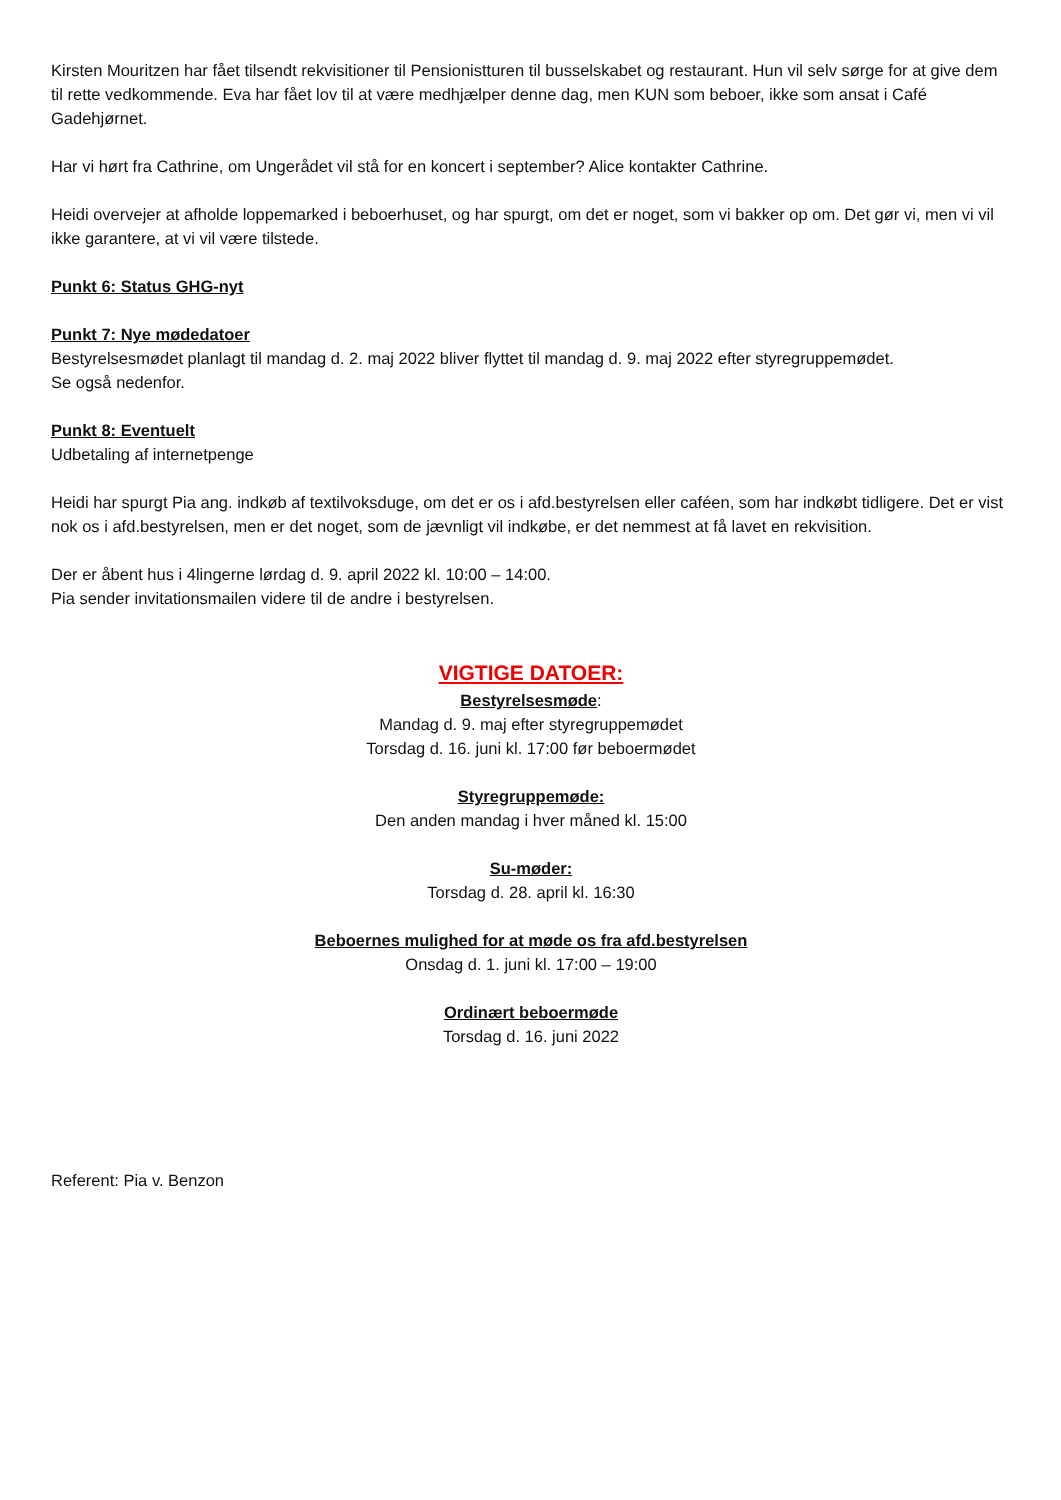Kirsten Mouritzen har fået tilsendt rekvisitioner til Pensionistturen til busselskabet og restaurant. Hun vil selv sørge for at give dem til rette vedkommende. Eva har fået lov til at være medhjælper denne dag, men KUN som beboer, ikke som ansat i Café Gadehjørnet.
Har vi hørt fra Cathrine, om Ungerådet vil stå for en koncert i september? Alice kontakter Cathrine.
Heidi overvejer at afholde loppemarked i beboerhuset, og har spurgt, om det er noget, som vi bakker op om. Det gør vi, men vi vil ikke garantere, at vi vil være tilstede.
Punkt 6: Status GHG-nyt
Punkt 7: Nye mødedatoer
Bestyrelsesmødet planlagt til mandag d. 2. maj 2022 bliver flyttet til mandag d. 9. maj 2022 efter styregruppemødet.
Se også nedenfor.
Punkt 8: Eventuelt
Udbetaling af internetpenge
Heidi har spurgt Pia ang. indkøb af textilvoksduge, om det er os i afd.bestyrelsen eller caféen, som har indkøbt tidligere. Det er vist nok os i afd.bestyrelsen, men er det noget, som de jævnligt vil indkøbe, er det nemmest at få lavet en rekvisition.
Der er åbent hus i 4lingerne lørdag d. 9. april 2022 kl. 10:00 – 14:00.
Pia sender invitationsmailen videre til de andre i bestyrelsen.
VIGTIGE DATOER:
Bestyrelsesmøde:
Mandag d. 9. maj efter styregruppemødet
Torsdag d. 16. juni kl. 17:00 før beboermødet
Styregruppemøde:
Den anden mandag i hver måned kl. 15:00
Su-møder:
Torsdag d. 28. april kl. 16:30
Beboernes mulighed for at møde os fra afd.bestyrelsen
Onsdag d. 1. juni kl. 17:00 – 19:00
Ordinært beboermøde
Torsdag d. 16. juni 2022
Referent: Pia v. Benzon